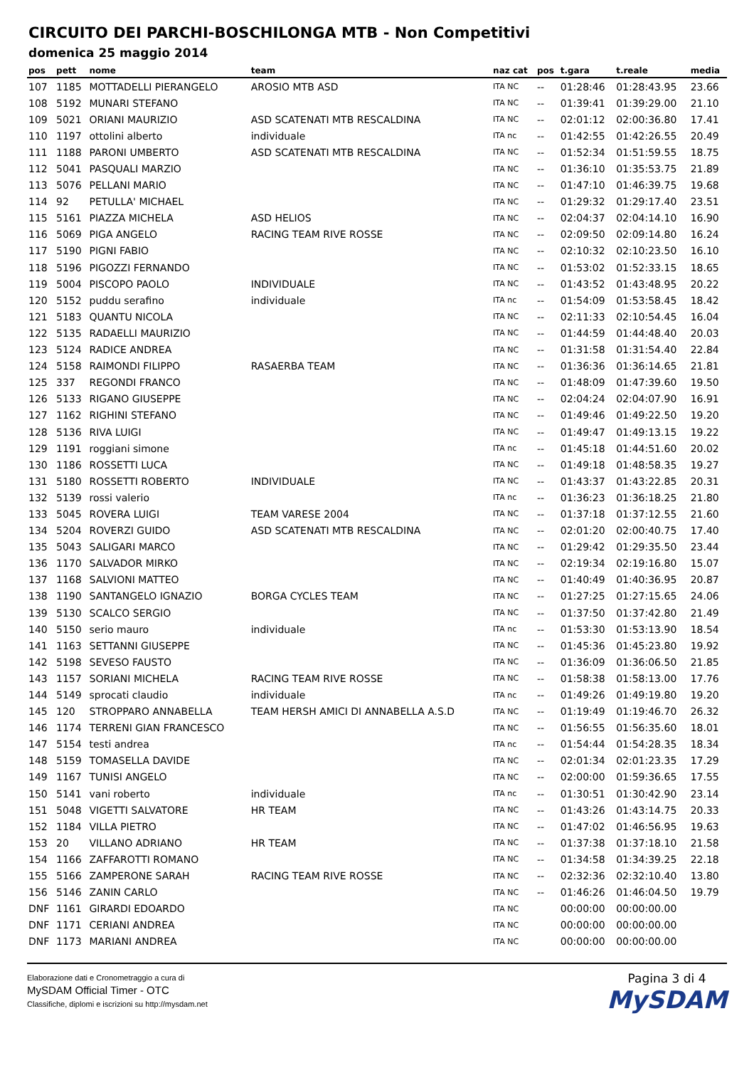CIRCUITO DEI PARCHI-BOSCHILONGA MTB - Non Competitivi
domenica 25 maggio 2014
| pos | pett | nome | team | naz cat | pos | t.gara | t.reale | media |
| --- | --- | --- | --- | --- | --- | --- | --- | --- |
| 107 | 1185 | MOTTADELLI PIERANGELO | AROSIO MTB ASD | ITA NC | -- | 01:28:46 | 01:28:43.95 | 23.66 |
| 108 | 5192 | MUNARI STEFANO | | ITA NC | -- | 01:39:41 | 01:39:29.00 | 21.10 |
| 109 | 5021 | ORIANI MAURIZIO | ASD SCATENATI MTB RESCALDINA | ITA NC | -- | 02:01:12 | 02:00:36.80 | 17.41 |
| 110 | 1197 | ottolini alberto | individuale | ITA nc | -- | 01:42:55 | 01:42:26.55 | 20.49 |
| 111 | 1188 | PARONI UMBERTO | ASD SCATENATI MTB RESCALDINA | ITA NC | -- | 01:52:34 | 01:51:59.55 | 18.75 |
| 112 | 5041 | PASQUALI MARZIO | | ITA NC | -- | 01:36:10 | 01:35:53.75 | 21.89 |
| 113 | 5076 | PELLANI MARIO | | ITA NC | -- | 01:47:10 | 01:46:39.75 | 19.68 |
| 114 | 92 | PETULLA' MICHAEL | | ITA NC | -- | 01:29:32 | 01:29:17.40 | 23.51 |
| 115 | 5161 | PIAZZA MICHELA | ASD HELIOS | ITA NC | -- | 02:04:37 | 02:04:14.10 | 16.90 |
| 116 | 5069 | PIGA ANGELO | RACING TEAM RIVE ROSSE | ITA NC | -- | 02:09:50 | 02:09:14.80 | 16.24 |
| 117 | 5190 | PIGNI FABIO | | ITA NC | -- | 02:10:32 | 02:10:23.50 | 16.10 |
| 118 | 5196 | PIGOZZI FERNANDO | | ITA NC | -- | 01:53:02 | 01:52:33.15 | 18.65 |
| 119 | 5004 | PISCOPO PAOLO | INDIVIDUALE | ITA NC | -- | 01:43:52 | 01:43:48.95 | 20.22 |
| 120 | 5152 | puddu serafino | individuale | ITA nc | -- | 01:54:09 | 01:53:58.45 | 18.42 |
| 121 | 5183 | QUANTU NICOLA | | ITA NC | -- | 02:11:33 | 02:10:54.45 | 16.04 |
| 122 | 5135 | RADAELLI MAURIZIO | | ITA NC | -- | 01:44:59 | 01:44:48.40 | 20.03 |
| 123 | 5124 | RADICE ANDREA | | ITA NC | -- | 01:31:58 | 01:31:54.40 | 22.84 |
| 124 | 5158 | RAIMONDI FILIPPO | RASAERBA TEAM | ITA NC | -- | 01:36:36 | 01:36:14.65 | 21.81 |
| 125 | 337 | REGONDI FRANCO | | ITA NC | -- | 01:48:09 | 01:47:39.60 | 19.50 |
| 126 | 5133 | RIGANO GIUSEPPE | | ITA NC | -- | 02:04:24 | 02:04:07.90 | 16.91 |
| 127 | 1162 | RIGHINI STEFANO | | ITA NC | -- | 01:49:46 | 01:49:22.50 | 19.20 |
| 128 | 5136 | RIVA LUIGI | | ITA NC | -- | 01:49:47 | 01:49:13.15 | 19.22 |
| 129 | 1191 | roggiani simone | | ITA nc | -- | 01:45:18 | 01:44:51.60 | 20.02 |
| 130 | 1186 | ROSSETTI LUCA | | ITA NC | -- | 01:49:18 | 01:48:58.35 | 19.27 |
| 131 | 5180 | ROSSETTI ROBERTO | INDIVIDUALE | ITA NC | -- | 01:43:37 | 01:43:22.85 | 20.31 |
| 132 | 5139 | rossi valerio | | ITA nc | -- | 01:36:23 | 01:36:18.25 | 21.80 |
| 133 | 5045 | ROVERA LUIGI | TEAM VARESE 2004 | ITA NC | -- | 01:37:18 | 01:37:12.55 | 21.60 |
| 134 | 5204 | ROVERZI GUIDO | ASD SCATENATI MTB RESCALDINA | ITA NC | -- | 02:01:20 | 02:00:40.75 | 17.40 |
| 135 | 5043 | SALIGARI MARCO | | ITA NC | -- | 01:29:42 | 01:29:35.50 | 23.44 |
| 136 | 1170 | SALVADOR MIRKO | | ITA NC | -- | 02:19:34 | 02:19:16.80 | 15.07 |
| 137 | 1168 | SALVIONI MATTEO | | ITA NC | -- | 01:40:49 | 01:40:36.95 | 20.87 |
| 138 | 1190 | SANTANGELO IGNAZIO | BORGA CYCLES TEAM | ITA NC | -- | 01:27:25 | 01:27:15.65 | 24.06 |
| 139 | 5130 | SCALCO SERGIO | | ITA NC | -- | 01:37:50 | 01:37:42.80 | 21.49 |
| 140 | 5150 | serio mauro | individuale | ITA nc | -- | 01:53:30 | 01:53:13.90 | 18.54 |
| 141 | 1163 | SETTANNI GIUSEPPE | | ITA NC | -- | 01:45:36 | 01:45:23.80 | 19.92 |
| 142 | 5198 | SEVESO FAUSTO | | ITA NC | -- | 01:36:09 | 01:36:06.50 | 21.85 |
| 143 | 1157 | SORIANI MICHELA | RACING TEAM RIVE ROSSE | ITA NC | -- | 01:58:38 | 01:58:13.00 | 17.76 |
| 144 | 5149 | sprocati claudio | individuale | ITA nc | -- | 01:49:26 | 01:49:19.80 | 19.20 |
| 145 | 120 | STROPPARO ANNABELLA | TEAM HERSH AMICI DI ANNABELLA A.S.D | ITA NC | -- | 01:19:49 | 01:19:46.70 | 26.32 |
| 146 | 1174 | TERRENI GIAN FRANCESCO | | ITA NC | -- | 01:56:55 | 01:56:35.60 | 18.01 |
| 147 | 5154 | testi andrea | | ITA nc | -- | 01:54:44 | 01:54:28.35 | 18.34 |
| 148 | 5159 | TOMASELLA DAVIDE | | ITA NC | -- | 02:01:34 | 02:01:23.35 | 17.29 |
| 149 | 1167 | TUNISI ANGELO | | ITA NC | -- | 02:00:00 | 01:59:36.65 | 17.55 |
| 150 | 5141 | vani roberto | individuale | ITA nc | -- | 01:30:51 | 01:30:42.90 | 23.14 |
| 151 | 5048 | VIGETTI SALVATORE | HR TEAM | ITA NC | -- | 01:43:26 | 01:43:14.75 | 20.33 |
| 152 | 1184 | VILLA PIETRO | | ITA NC | -- | 01:47:02 | 01:46:56.95 | 19.63 |
| 153 | 20 | VILLANO ADRIANO | HR TEAM | ITA NC | -- | 01:37:38 | 01:37:18.10 | 21.58 |
| 154 | 1166 | ZAFFAROTTI ROMANO | | ITA NC | -- | 01:34:58 | 01:34:39.25 | 22.18 |
| 155 | 5166 | ZAMPERONE SARAH | RACING TEAM RIVE ROSSE | ITA NC | -- | 02:32:36 | 02:32:10.40 | 13.80 |
| 156 | 5146 | ZANIN CARLO | | ITA NC | -- | 01:46:26 | 01:46:04.50 | 19.79 |
| DNF | 1161 | GIRARDI EDOARDO | | ITA NC | | 00:00:00 | 00:00:00.00 | |
| DNF | 1171 | CERIANI ANDREA | | ITA NC | | 00:00:00 | 00:00:00.00 | |
| DNF | 1173 | MARIANI ANDREA | | ITA NC | | 00:00:00 | 00:00:00.00 | |
Elaborazione dati e Cronometraggio a cura di
MySDAM Official Timer - OTC
Classifiche, diplomi e iscrizioni su http://mysdam.net
Pagina 3 di 4
MySDAM